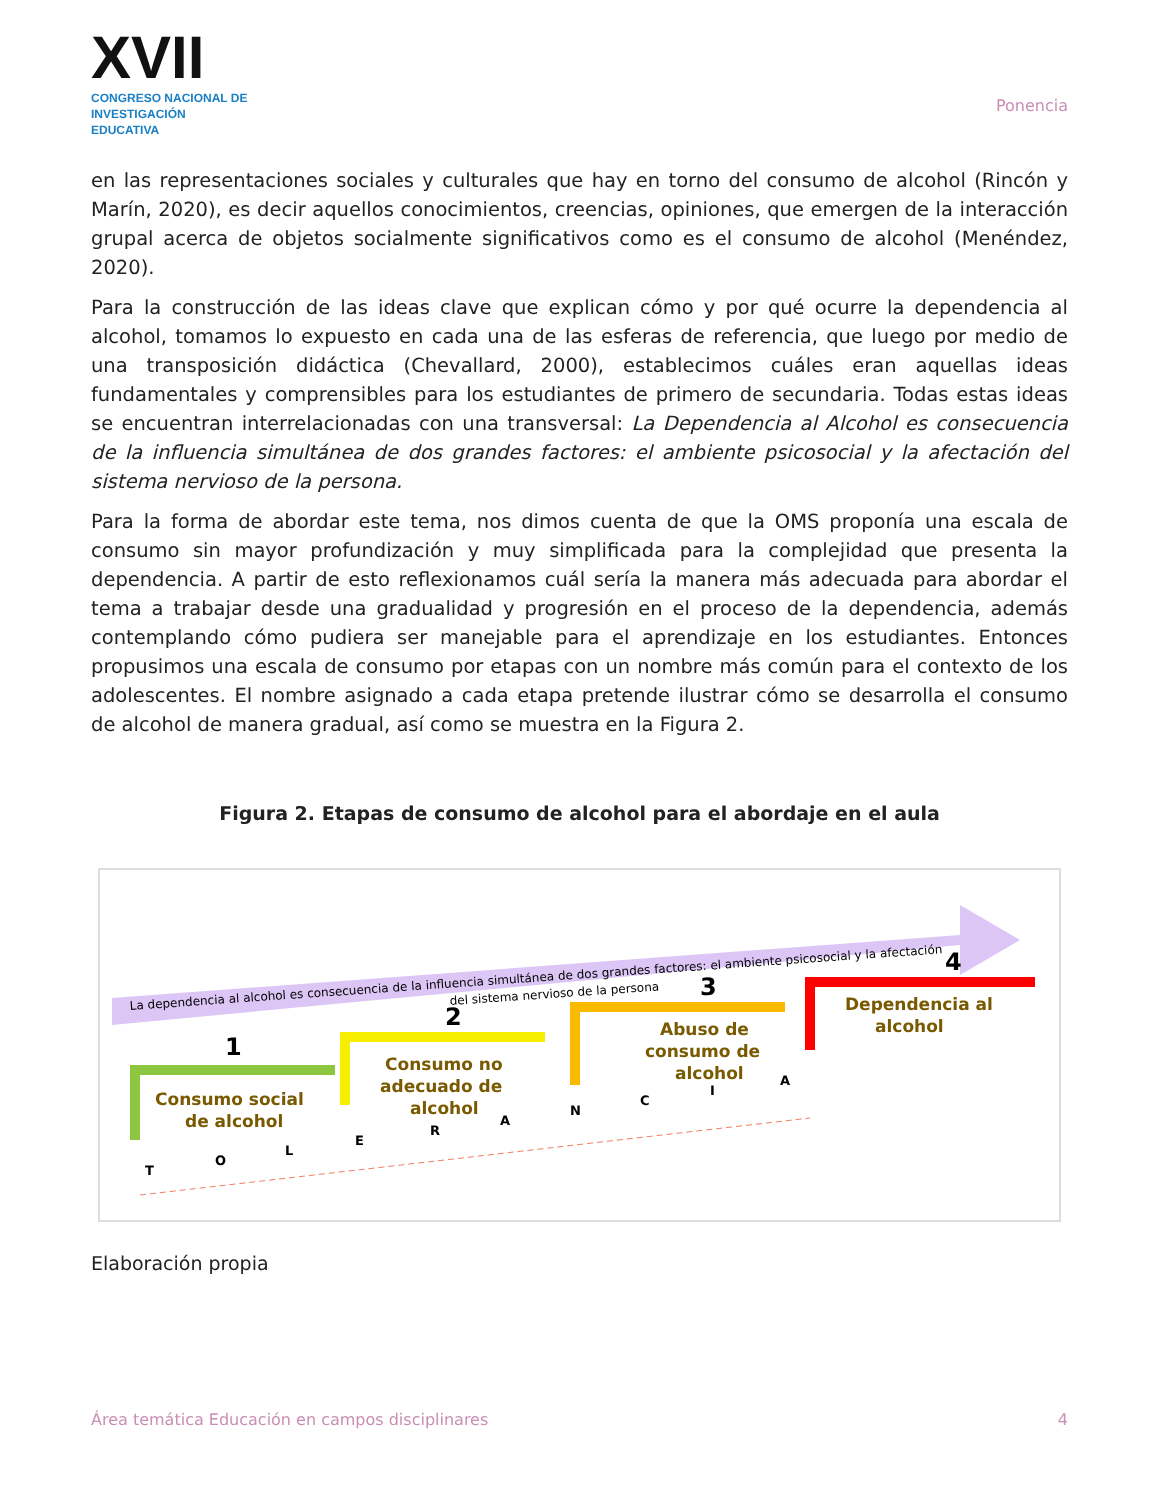XVII
CONGRESO NACIONAL DE
INVESTIGACIÓN EDUCATIVA
Ponencia
en las representaciones sociales y culturales que hay en torno del consumo de alcohol (Rincón y Marín, 2020), es decir aquellos conocimientos, creencias, opiniones, que emergen de la interacción grupal acerca de objetos socialmente significativos como es el consumo de alcohol (Menéndez, 2020).
Para la construcción de las ideas clave que explican cómo y por qué ocurre la dependencia al alcohol, tomamos lo expuesto en cada una de las esferas de referencia, que luego por medio de una transposición didáctica (Chevallard, 2000), establecimos cuáles eran aquellas ideas fundamentales y comprensibles para los estudiantes de primero de secundaria. Todas estas ideas se encuentran interrelacionadas con una transversal: La Dependencia al Alcohol es consecuencia de la influencia simultánea de dos grandes factores: el ambiente psicosocial y la afectación del sistema nervioso de la persona.
Para la forma de abordar este tema, nos dimos cuenta de que la OMS proponía una escala de consumo sin mayor profundización y muy simplificada para la complejidad que presenta la dependencia. A partir de esto reflexionamos cuál sería la manera más adecuada para abordar el tema a trabajar desde una gradualidad y progresión en el proceso de la dependencia, además contemplando cómo pudiera ser manejable para el aprendizaje en los estudiantes. Entonces propusimos una escala de consumo por etapas con un nombre más común para el contexto de los adolescentes. El nombre asignado a cada etapa pretende ilustrar cómo se desarrolla el consumo de alcohol de manera gradual, así como se muestra en la Figura 2.
Figura 2. Etapas de consumo de alcohol para el abordaje en el aula
La dependencia al alcohol es consecuencia de la influencia simultánea de dos grandes factores: el ambiente psicosocial y la afectación
del sistema nervioso de la persona
1
Consumo social
de alcohol
2
Consumo no
adecuado de
alcohol
3
Abuso de
consumo de
alcohol
4
Dependencia al
alcohol
T
O
L
E
R
A
N
C
I
A
Elaboración propia
Área temática Educación en campos disciplinares 4